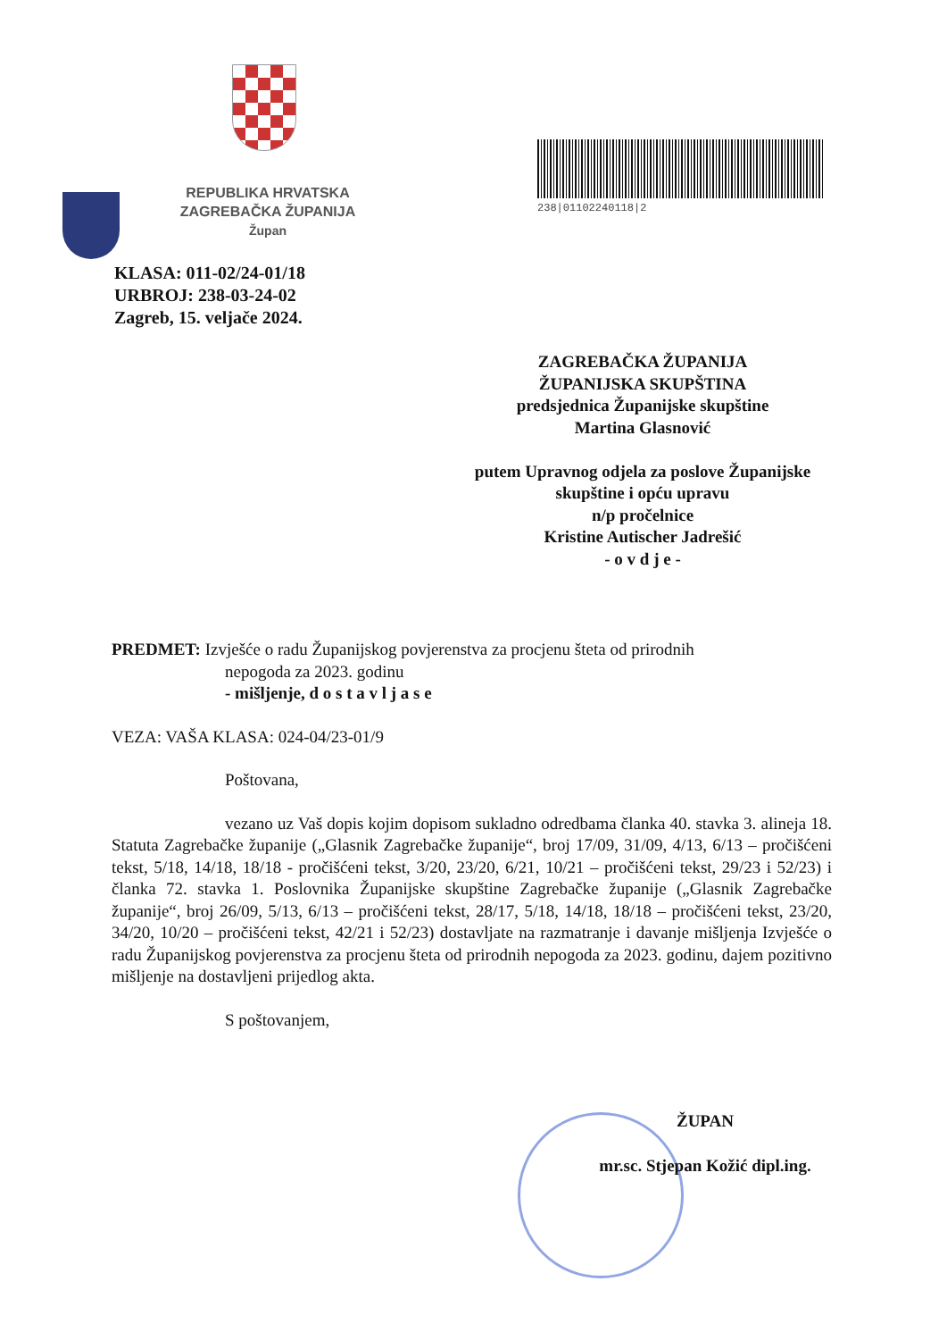REPUBLIKA HRVATSKA
ZAGREBAČKA ŽUPANIJA
Župan
238|01102240118|2
KLASA: 011-02/24-01/18
URBROJ: 238-03-24-02
Zagreb, 15. veljače 2024.
ZAGREBAČKA ŽUPANIJA
ŽUPANIJSKA SKUPŠTINA
predsjednica Županijske skupštine
Martina Glasnović
putem Upravnog odjela za poslove Županijske skupštine i opću upravu
n/p pročelnice
Kristine Autischer Jadrešić
- o v d j e -
PREDMET: Izvješće o radu Županijskog povjerenstva za procjenu šteta od prirodnih
nepogoda za 2023. godinu
- mišljenje, d o s t a v l j a s e
VEZA: VAŠA KLASA: 024-04/23-01/9
Poštovana,
vezano uz Vaš dopis kojim dopisom sukladno odredbama članka 40. stavka 3. alineja 18. Statuta Zagrebačke županije („Glasnik Zagrebačke županije“, broj 17/09, 31/09, 4/13, 6/13 – pročišćeni tekst, 5/18, 14/18, 18/18 - pročišćeni tekst, 3/20, 23/20, 6/21, 10/21 – pročišćeni tekst, 29/23 i 52/23) i članka 72. stavka 1. Poslovnika Županijske skupštine Zagrebačke županije („Glasnik Zagrebačke županije“, broj 26/09, 5/13, 6/13 – pročišćeni tekst, 28/17, 5/18, 14/18, 18/18 – pročišćeni tekst, 23/20, 34/20, 10/20 – pročišćeni tekst, 42/21 i 52/23) dostavljate na razmatranje i davanje mišljenja Izvješće o radu Županijskog povjerenstva za procjenu šteta od prirodnih nepogoda za 2023. godinu, dajem pozitivno mišljenje na dostavljeni prijedlog akta.
S poštovanjem,
ŽUPAN
mr.sc. Stjepan Kožić dipl.ing.